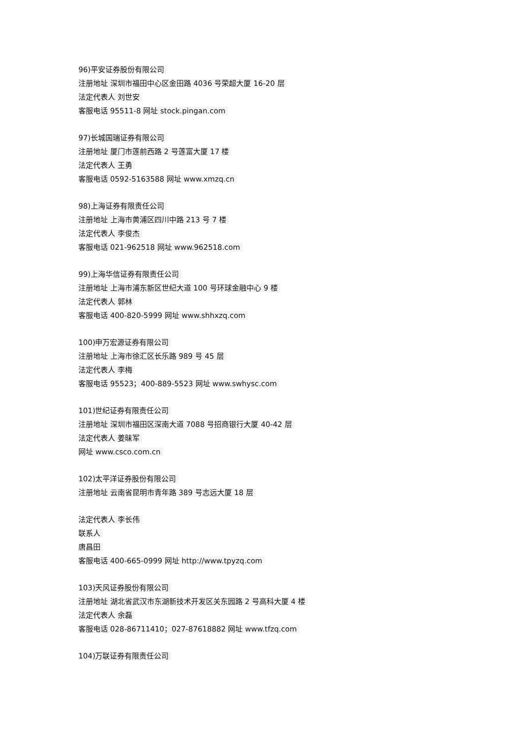96)平安证券股份有限公司
注册地址 深圳市福田中心区金田路 4036 号荣超大厦 16-20 层
法定代表人 刘世安
客服电话 95511-8 网址 stock.pingan.com
97)长城国瑞证券有限公司
注册地址 厦门市莲前西路 2 号莲富大厦 17 楼
法定代表人 王勇
客服电话 0592-5163588 网址 www.xmzq.cn
98)上海证券有限责任公司
注册地址 上海市黄浦区四川中路 213 号 7 楼
法定代表人 李俊杰
客服电话 021-962518 网址 www.962518.com
99)上海华信证券有限责任公司
注册地址 上海市浦东新区世纪大道 100 号环球金融中心 9 楼
法定代表人 郭林
客服电话 400-820-5999 网址 www.shhxzq.com
100)申万宏源证券有限公司
注册地址 上海市徐汇区长乐路 989 号 45 层
法定代表人 李梅
客服电话 95523；400-889-5523 网址 www.swhysc.com
101)世纪证券有限责任公司
注册地址 深圳市福田区深南大道 7088 号招商银行大厦 40-42 层
法定代表人 姜昧军
网址 www.csco.com.cn
102)太平洋证券股份有限公司
注册地址 云南省昆明市青年路 389 号志远大厦 18 层
法定代表人 李长伟
联系人
唐昌田
客服电话 400-665-0999 网址 http://www.tpyzq.com
103)天风证券股份有限公司
注册地址 湖北省武汉市东湖新技术开发区关东园路 2 号高科大厦 4 楼
法定代表人 余磊
客服电话 028-86711410；027-87618882 网址 www.tfzq.com
104)万联证券有限责任公司